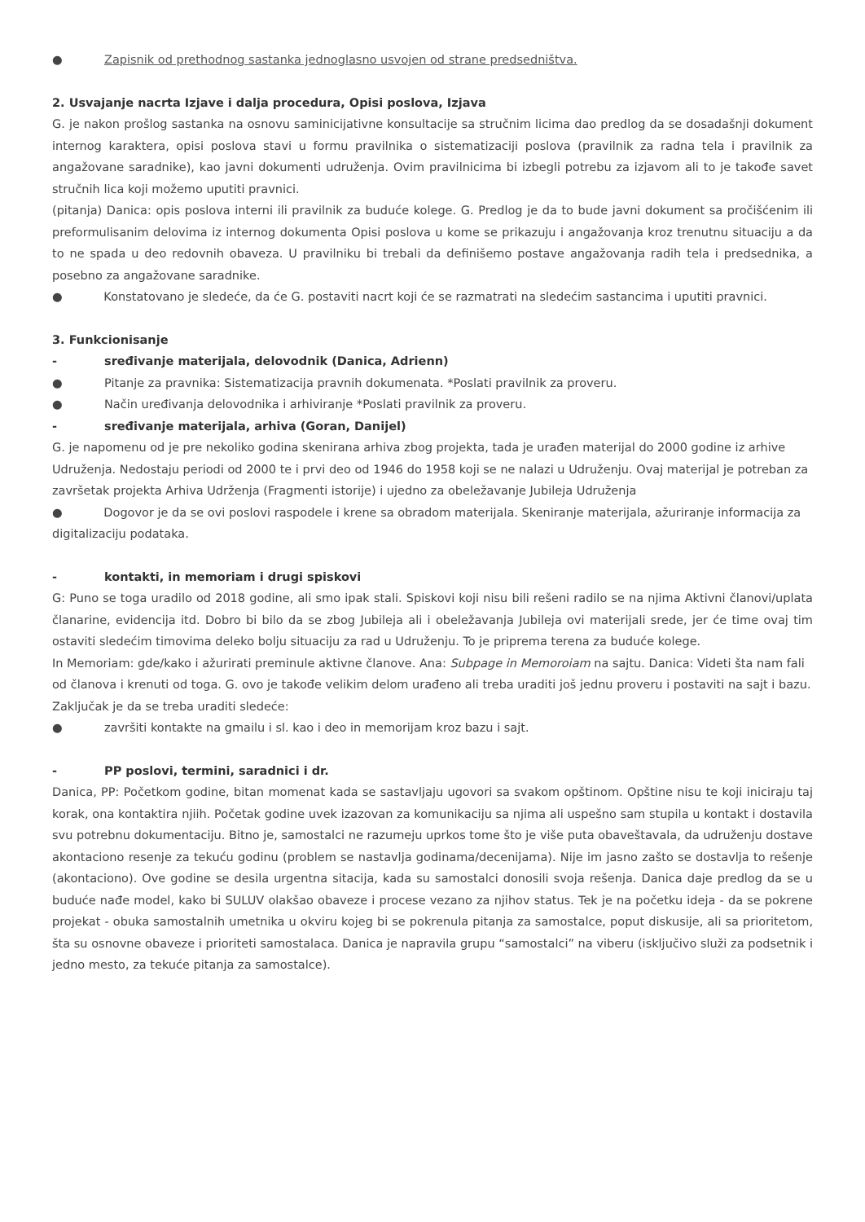● Zapisnik od prethodnog sastanka jednoglasno usvojen od strane predsedništva.
2. Usvajanje nacrta Izjave i dalja procedura, Opisi poslova, Izjava
G. je nakon prošlog sastanka na osnovu saminicijativne konsultacije sa stručnim licima dao predlog da se dosadašnji dokument internog karaktera, opisi poslova stavi u formu pravilnika o sistematizaciji poslova (pravilnik za radna tela i pravilnik za angažovane saradnike), kao javni dokumenti udruženja. Ovim pravilnicima bi izbegli potrebu za izjavom ali to je takođe savet stručnih lica koji možemo uputiti pravnici.
(pitanja) Danica: opis poslova interni ili pravilnik za buduće kolege. G. Predlog je da to bude javni dokument sa pročišćenim ili preformulisanim delovima iz internog dokumenta Opisi poslova u kome se prikazuju i angažovanja kroz trenutnu situaciju a da to ne spada u deo redovnih obaveza. U pravilniku bi trebali da definišemo postave angažovanja radih tela i predsednika, a posebno za angažovane saradnike.
● Konstatovano je sledeće, da će G. postaviti nacrt koji će se razmatrati na sledećim sastancima i uputiti pravnici.
3. Funkcionisanje
- sređivanje materijala, delovodnik (Danica, Adrienn)
● Pitanje za pravnika: Sistematizacija pravnih dokumenata. *Poslati pravilnik za proveru.
● Način uređivanja delovodnika i arhiviranje *Poslati pravilnik za proveru.
- sređivanje materijala, arhiva (Goran, Danijel)
G. je napomenu od je pre nekoliko godina skenirana arhiva zbog projekta, tada je urađen materijal do 2000 godine iz arhive Udruženja. Nedostaju periodi od 2000 te i prvi deo od 1946 do 1958 koji se ne nalazi u Udruženju. Ovaj materijal je potreban za završetak projekta Arhiva Udrženja (Fragmenti istorije) i ujedno za obeležavanje Jubileja Udruženja
● Dogovor je da se ovi poslovi raspodele i krene sa obradom materijala. Skeniranje materijala, ažuriranje informacija za digitalizaciju podataka.
- kontakti, in memoriam i drugi spiskovi
G: Puno se toga uradilo od 2018 godine, ali smo ipak stali. Spiskovi koji nisu bili rešeni radilo se na njima Aktivni članovi/uplata članarine, evidencija itd. Dobro bi bilo da se zbog Jubileja ali i obeležavanja Jubileja ovi materijali srede, jer će time ovaj tim ostaviti sledećim timovima deleko bolju situaciju za rad u Udruženju. To je priprema terena za buduće kolege.
In Memoriam: gde/kako i ažurirati preminule aktivne članove. Ana: Subpage in Memoroiam na sajtu. Danica: Videti šta nam fali od članova i krenuti od toga. G. ovo je takođe velikim delom urađeno ali treba uraditi još jednu proveru i postaviti na sajt i bazu.
Zaključak je da se treba uraditi sledeće:
● završiti kontakte na gmailu i sl. kao i deo in memorijam kroz bazu i sajt.
- PP poslovi, termini, saradnici i dr.
Danica, PP: Početkom godine, bitan momenat kada se sastavljaju ugovori sa svakom opštinom. Opštine nisu te koji iniciraju taj korak, ona kontaktira njiih. Početak godine uvek izazovan za komunikaciju sa njima ali uspešno sam stupila u kontakt i dostavila svu potrebnu dokumentaciju. Bitno je, samostalci ne razumeju uprkos tome što je više puta obaveštavala, da udruženju dostave akontaciono resenje za tekuću godinu (problem se nastavlja godinama/decenijama). Nije im jasno zašto se dostavlja to rešenje (akontaciono). Ove godine se desila urgentna sitacija, kada su samostalci donosili svoja rešenja. Danica daje predlog da se u buduće nađe model, kako bi SULUV olakšao obaveze i procese vezano za njihov status. Tek je na početku ideja - da se pokrene projekat - obuka samostalnih umetnika u okviru kojeg bi se pokrenula pitanja za samostalce, poput diskusije, ali sa prioritetom, šta su osnovne obaveze i prioriteti samostalaca. Danica je napravila grupu “samostalci” na viberu (isključivo služi za podsetnik i jedno mesto, za tekuće pitanja za samostalce).